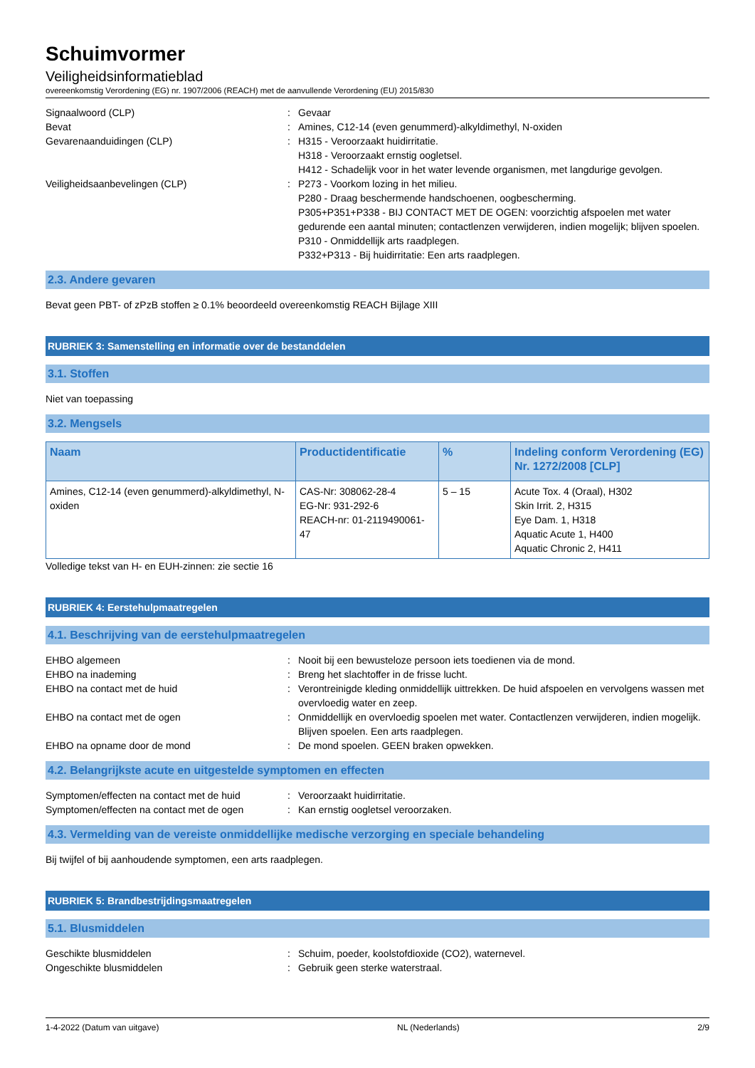Schuimvormer
Veiligheidsinformatieblad
overeenkomstig Verordening (EG) nr. 1907/2006 (REACH) met de aanvullende Verordening (EU) 2015/830
Signaalwoord (CLP) : Gevaar
Bevat : Amines, C12-14 (even genummerd)-alkyldimethyl, N-oxiden
Gevarenaanduidingen (CLP) : H315 - Veroorzaakt huidirritatie.
H318 - Veroorzaakt ernstig oogletsel.
H412 - Schadelijk voor in het water levende organismen, met langdurige gevolgen.
Veiligheidsaanbevelingen (CLP) : P273 - Voorkom lozing in het milieu.
P280 - Draag beschermende handschoenen, oogbescherming.
P305+P351+P338 - BIJ CONTACT MET DE OGEN: voorzichtig afspoelen met water gedurende een aantal minuten; contactlenzen verwijderen, indien mogelijk; blijven spoelen.
P310 - Onmiddellijk arts raadplegen.
P332+P313 - Bij huidirritatie: Een arts raadplegen.
2.3. Andere gevaren
Bevat geen PBT- of zPzB stoffen ≥ 0.1% beoordeeld overeenkomstig REACH Bijlage XIII
RUBRIEK 3: Samenstelling en informatie over de bestanddelen
3.1. Stoffen
Niet van toepassing
3.2. Mengsels
| Naam | Productidentificatie | % | Indeling conform Verordening (EG) Nr. 1272/2008 [CLP] |
| --- | --- | --- | --- |
| Amines, C12-14 (even genummerd)-alkyldimethyl, N-oxiden | CAS-Nr: 308062-28-4 EG-Nr: 931-292-6 REACH-nr: 01-2119490061-47 | 5 – 15 | Acute Tox. 4 (Oraal), H302 Skin Irrit. 2, H315 Eye Dam. 1, H318 Aquatic Acute 1, H400 Aquatic Chronic 2, H411 |
Volledige tekst van H- en EUH-zinnen: zie sectie 16
RUBRIEK 4: Eerstehulpmaatregelen
4.1. Beschrijving van de eerstehulpmaatregelen
EHBO algemeen : Nooit bij een bewusteloze persoon iets toedienen via de mond.
EHBO na inademing : Breng het slachtoffer in de frisse lucht.
EHBO na contact met de huid : Verontreinigde kleding onmiddellijk uittrekken. De huid afspoelen en vervolgens wassen met overvloedig water en zeep.
EHBO na contact met de ogen : Onmiddellijk en overvloedig spoelen met water. Contactlenzen verwijderen, indien mogelijk. Blijven spoelen. Een arts raadplegen.
EHBO na opname door de mond : De mond spoelen. GEEN braken opwekken.
4.2. Belangrijkste acute en uitgestelde symptomen en effecten
Symptomen/effecten na contact met de huid
: Veroorzaakt huidirritatie.
Symptomen/effecten na contact met de ogen
: Kan ernstig oogletsel veroorzaken.
4.3. Vermelding van de vereiste onmiddellijke medische verzorging en speciale behandeling
Bij twijfel of bij aanhoudende symptomen, een arts raadplegen.
RUBRIEK 5: Brandbestrijdingsmaatregelen
5.1. Blusmiddelen
Geschikte blusmiddelen : Schuim, poeder, koolstofdioxide (CO2), waternevel.
Ongeschikte blusmiddelen : Gebruik geen sterke waterstraal.
1-4-2022 (Datum van uitgave) NL (Nederlands) 2/9